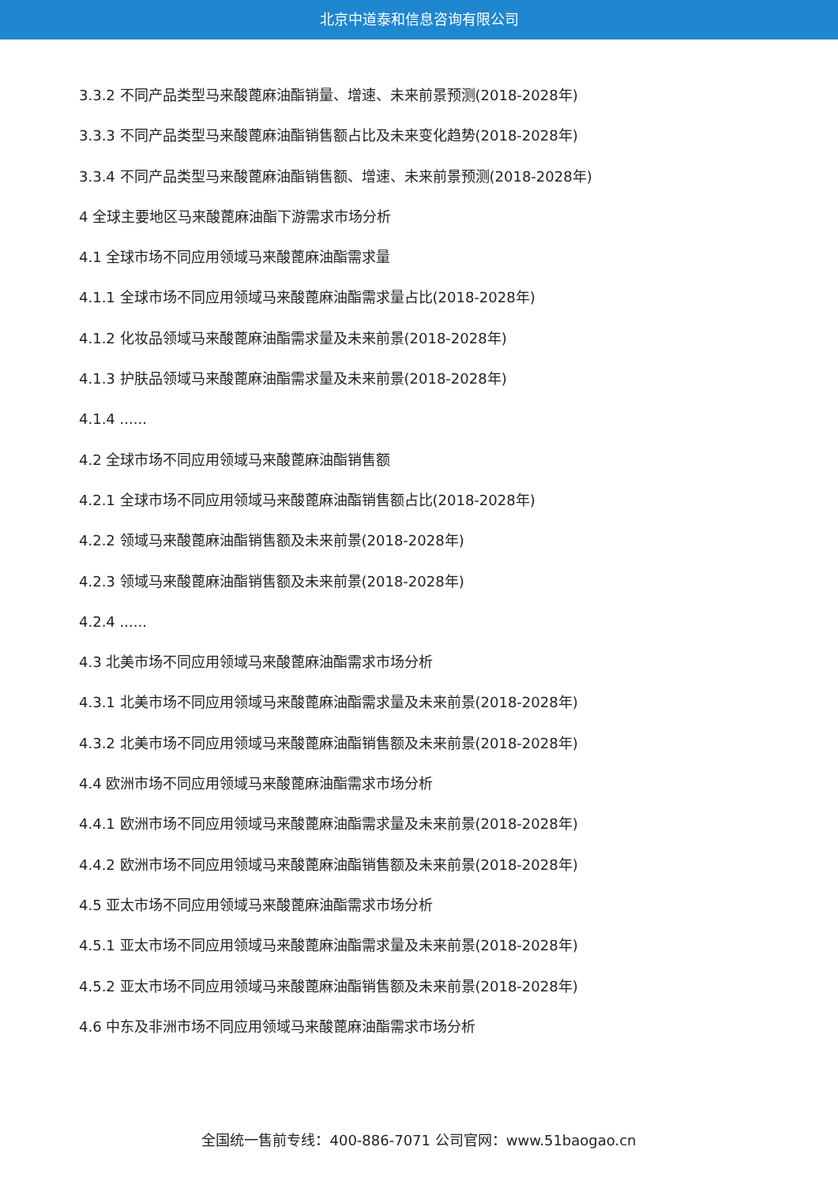北京中道泰和信息咨询有限公司
3.3.2 不同产品类型马来酸蓖麻油酯销量、增速、未来前景预测(2018-2028年)
3.3.3 不同产品类型马来酸蓖麻油酯销售额占比及未来变化趋势(2018-2028年)
3.3.4 不同产品类型马来酸蓖麻油酯销售额、增速、未来前景预测(2018-2028年)
4 全球主要地区马来酸蓖麻油酯下游需求市场分析
4.1 全球市场不同应用领域马来酸蓖麻油酯需求量
4.1.1 全球市场不同应用领域马来酸蓖麻油酯需求量占比(2018-2028年)
4.1.2 化妆品领域马来酸蓖麻油酯需求量及未来前景(2018-2028年)
4.1.3 护肤品领域马来酸蓖麻油酯需求量及未来前景(2018-2028年)
4.1.4 ......
4.2 全球市场不同应用领域马来酸蓖麻油酯销售额
4.2.1 全球市场不同应用领域马来酸蓖麻油酯销售额占比(2018-2028年)
4.2.2 领域马来酸蓖麻油酯销售额及未来前景(2018-2028年)
4.2.3 领域马来酸蓖麻油酯销售额及未来前景(2018-2028年)
4.2.4 ......
4.3 北美市场不同应用领域马来酸蓖麻油酯需求市场分析
4.3.1 北美市场不同应用领域马来酸蓖麻油酯需求量及未来前景(2018-2028年)
4.3.2 北美市场不同应用领域马来酸蓖麻油酯销售额及未来前景(2018-2028年)
4.4 欧洲市场不同应用领域马来酸蓖麻油酯需求市场分析
4.4.1 欧洲市场不同应用领域马来酸蓖麻油酯需求量及未来前景(2018-2028年)
4.4.2 欧洲市场不同应用领域马来酸蓖麻油酯销售额及未来前景(2018-2028年)
4.5 亚太市场不同应用领域马来酸蓖麻油酯需求市场分析
4.5.1 亚太市场不同应用领域马来酸蓖麻油酯需求量及未来前景(2018-2028年)
4.5.2 亚太市场不同应用领域马来酸蓖麻油酯销售额及未来前景(2018-2028年)
4.6 中东及非洲市场不同应用领域马来酸蓖麻油酯需求市场分析
全国统一售前专线：400-886-7071 公司官网：www.51baogao.cn